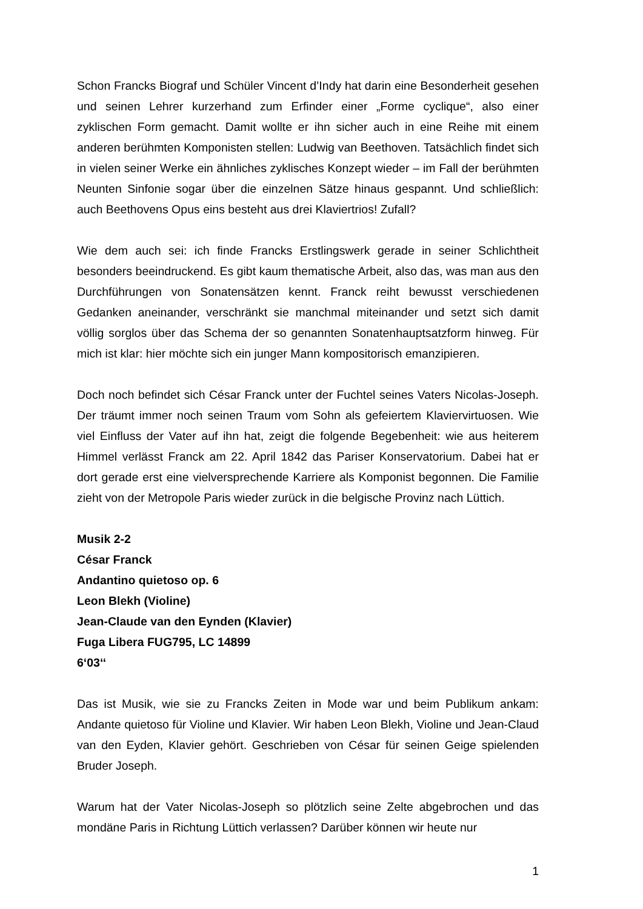Schon Francks Biograf und Schüler Vincent d’Indy hat darin eine Besonderheit gesehen und seinen Lehrer kurzerhand zum Erfinder einer „Forme cyclique“, also einer zyklischen Form gemacht. Damit wollte er ihn sicher auch in eine Reihe mit einem anderen berühmten Komponisten stellen: Ludwig van Beethoven. Tatsächlich findet sich in vielen seiner Werke ein ähnliches zyklisches Konzept wieder – im Fall der berühmten Neunten Sinfonie sogar über die einzelnen Sätze hinaus gespannt. Und schließlich: auch Beethovens Opus eins besteht aus drei Klaviertrios! Zufall?
Wie dem auch sei: ich finde Francks Erstlingswerk gerade in seiner Schlichtheit besonders beeindruckend. Es gibt kaum thematische Arbeit, also das, was man aus den Durchführungen von Sonatensätzen kennt. Franck reiht bewusst verschiedenen Gedanken aneinander, verschränkt sie manchmal miteinander und setzt sich damit völlig sorglos über das Schema der so genannten Sonatenhauptsatzform hinweg. Für mich ist klar: hier möchte sich ein junger Mann kompositorisch emanzipieren.
Doch noch befindet sich César Franck unter der Fuchtel seines Vaters Nicolas-Joseph. Der träumt immer noch seinen Traum vom Sohn als gefeiertem Klaviervirtuosen. Wie viel Einfluss der Vater auf ihn hat, zeigt die folgende Begebenheit: wie aus heiterem Himmel verlässt Franck am 22. April 1842 das Pariser Konservatorium. Dabei hat er dort gerade erst eine vielversprechende Karriere als Komponist begonnen. Die Familie zieht von der Metropole Paris wieder zurück in die belgische Provinz nach Lüttich.
Musik 2-2
César Franck
Andantino quietoso op. 6
Leon Blekh (Violine)
Jean-Claude van den Eynden (Klavier)
Fuga Libera FUG795, LC 14899
6‘03‘‘
Das ist Musik, wie sie zu Francks Zeiten in Mode war und beim Publikum ankam: Andante quietoso für Violine und Klavier. Wir haben Leon Blekh, Violine und Jean-Claud van den Eyden, Klavier gehört. Geschrieben von César für seinen Geige spielenden Bruder Joseph.
Warum hat der Vater Nicolas-Joseph so plötzlich seine Zelte abgebrochen und das mondäne Paris in Richtung Lüttich verlassen? Darüber können wir heute nur
1